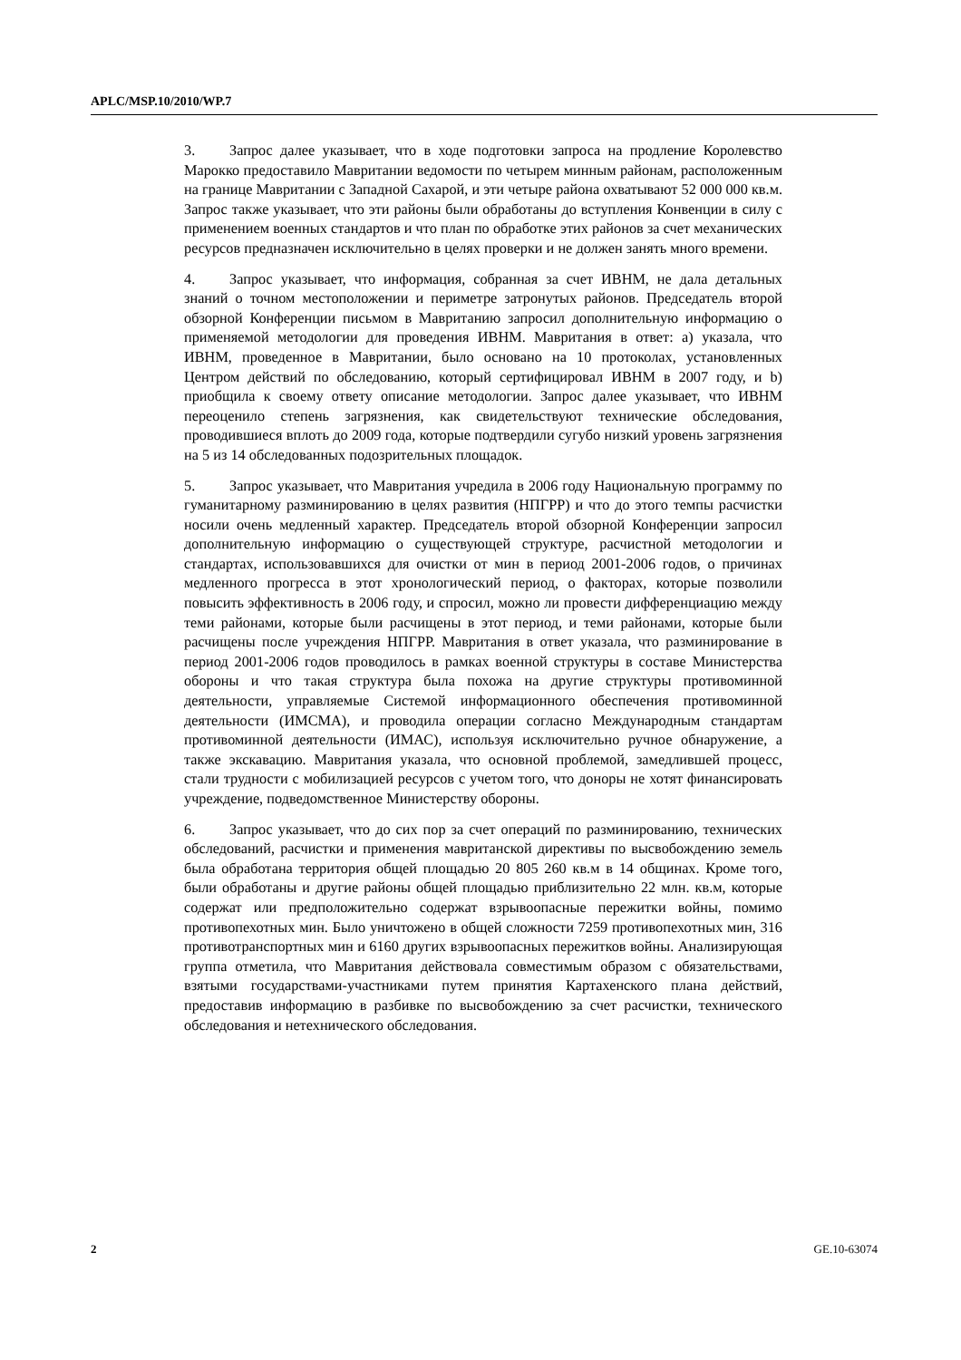APLC/MSP.10/2010/WP.7
3. Запрос далее указывает, что в ходе подготовки запроса на продление Королевство Марокко предоставило Мавритании ведомости по четырем минным районам, расположенным на границе Мавритании с Западной Сахарой, и эти четыре района охватывают 52 000 000 кв.м. Запрос также указывает, что эти районы были обработаны до вступления Конвенции в силу с применением военных стандартов и что план по обработке этих районов за счет механических ресурсов предназначен исключительно в целях проверки и не должен занять много времени.
4. Запрос указывает, что информация, собранная за счет ИВНМ, не дала детальных знаний о точном местоположении и периметре затронутых районов. Председатель второй обзорной Конференции письмом в Мавританию запросил дополнительную информацию о применяемой методологии для проведения ИВНМ. Мавритания в ответ: a) указала, что ИВНМ, проведенное в Мавритании, было основано на 10 протоколах, установленных Центром действий по обследованию, который сертифицировал ИВНМ в 2007 году, и b) приобщила к своему ответу описание методологии. Запрос далее указывает, что ИВНМ переоценило степень загрязнения, как свидетельствуют технические обследования, проводившиеся вплоть до 2009 года, которые подтвердили сугубо низкий уровень загрязнения на 5 из 14 обследованных подозрительных площадок.
5. Запрос указывает, что Мавритания учредила в 2006 году Национальную программу по гуманитарному разминированию в целях развития (НПГРР) и что до этого темпы расчистки носили очень медленный характер. Председатель второй обзорной Конференции запросил дополнительную информацию о существующей структуре, расчистной методологии и стандартах, использовавшихся для очистки от мин в период 2001-2006 годов, о причинах медленного прогресса в этот хронологический период, о факторах, которые позволили повысить эффективность в 2006 году, и спросил, можно ли провести дифференциацию между теми районами, которые были расчищены в этот период, и теми районами, которые были расчищены после учреждения НПГРР. Мавритания в ответ указала, что разминирование в период 2001-2006 годов проводилось в рамках военной структуры в составе Министерства обороны и что такая структура была похожа на другие структуры противоминной деятельности, управляемые Системой информационного обеспечения противоминной деятельности (ИМСМА), и проводила операции согласно Международным стандартам противоминной деятельности (ИМАС), используя исключительно ручное обнаружение, а также экскавацию. Мавритания указала, что основной проблемой, замедлившей процесс, стали трудности с мобилизацией ресурсов с учетом того, что доноры не хотят финансировать учреждение, подведомственное Министерству обороны.
6. Запрос указывает, что до сих пор за счет операций по разминированию, технических обследований, расчистки и применения мавританской директивы по высвобождению земель была обработана территория общей площадью 20 805 260 кв.м в 14 общинах. Кроме того, были обработаны и другие районы общей площадью приблизительно 22 млн. кв.м, которые содержат или предположительно содержат взрывоопасные пережитки войны, помимо противопехотных мин. Было уничтожено в общей сложности 7259 противопехотных мин, 316 противотранспортных мин и 6160 других взрывоопасных пережитков войны. Анализирующая группа отметила, что Мавритания действовала совместимым образом с обязательствами, взятыми государствами-участниками путем принятия Картахенского плана действий, предоставив информацию в разбивке по высвобождению за счет расчистки, технического обследования и нетехнического обследования.
2 GE.10-63074